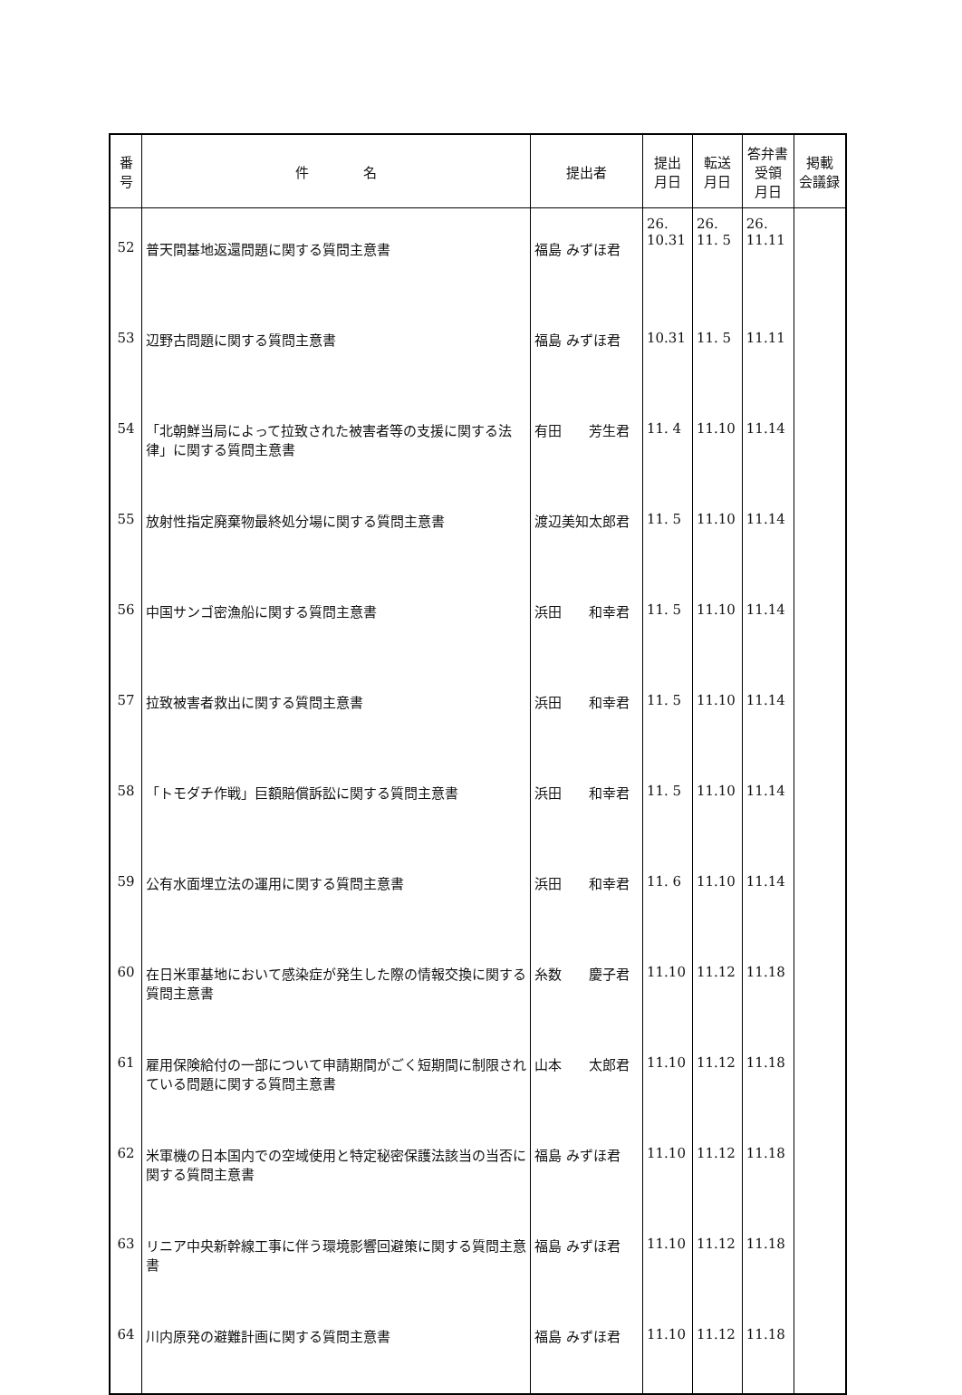| 番 号 | 件 名 | 提出者 | 提出 月日 | 転送 月日 | 答弁書 受領 月日 | 掲載 会議録 |
| --- | --- | --- | --- | --- | --- | --- |
| 52 | 普天間基地返還問題に関する質問主意書 | 福島 みずほ君 | 26. 10.31 | 26. 11. 5 | 26. 11.11 | |
| 53 | 辺野古問題に関する質問主意書 | 福島 みずほ君 | 10.31 | 11. 5 | 11.11 | |
| 54 | 「北朝鮮当局によって拉致された被害者等の支援に関する法律」に関する質問主意書 | 有田 芳生君 | 11. 4 | 11.10 | 11.14 | |
| 55 | 放射性指定廃棄物最終処分場に関する質問主意書 | 渡辺美知太郎君 | 11. 5 | 11.10 | 11.14 | |
| 56 | 中国サンゴ密漁船に関する質問主意書 | 浜田 和幸君 | 11. 5 | 11.10 | 11.14 | |
| 57 | 拉致被害者救出に関する質問主意書 | 浜田 和幸君 | 11. 5 | 11.10 | 11.14 | |
| 58 | 「トモダチ作戦」巨額賠償訴訟に関する質問主意書 | 浜田 和幸君 | 11. 5 | 11.10 | 11.14 | |
| 59 | 公有水面埋立法の運用に関する質問主意書 | 浜田 和幸君 | 11. 6 | 11.10 | 11.14 | |
| 60 | 在日米軍基地において感染症が発生した際の情報交換に関する質問主意書 | 糸数 慶子君 | 11.10 | 11.12 | 11.18 | |
| 61 | 雇用保険給付の一部について申請期間がごく短期間に制限されている問題に関する質問主意書 | 山本 太郎君 | 11.10 | 11.12 | 11.18 | |
| 62 | 米軍機の日本国内での空域使用と特定秘密保護法該当の当否に関する質問主意書 | 福島 みずほ君 | 11.10 | 11.12 | 11.18 | |
| 63 | リニア中央新幹線工事に伴う環境影響回避策に関する質問主意書 | 福島 みずほ君 | 11.10 | 11.12 | 11.18 | |
| 64 | 川内原発の避難計画に関する質問主意書 | 福島 みずほ君 | 11.10 | 11.12 | 11.18 | |